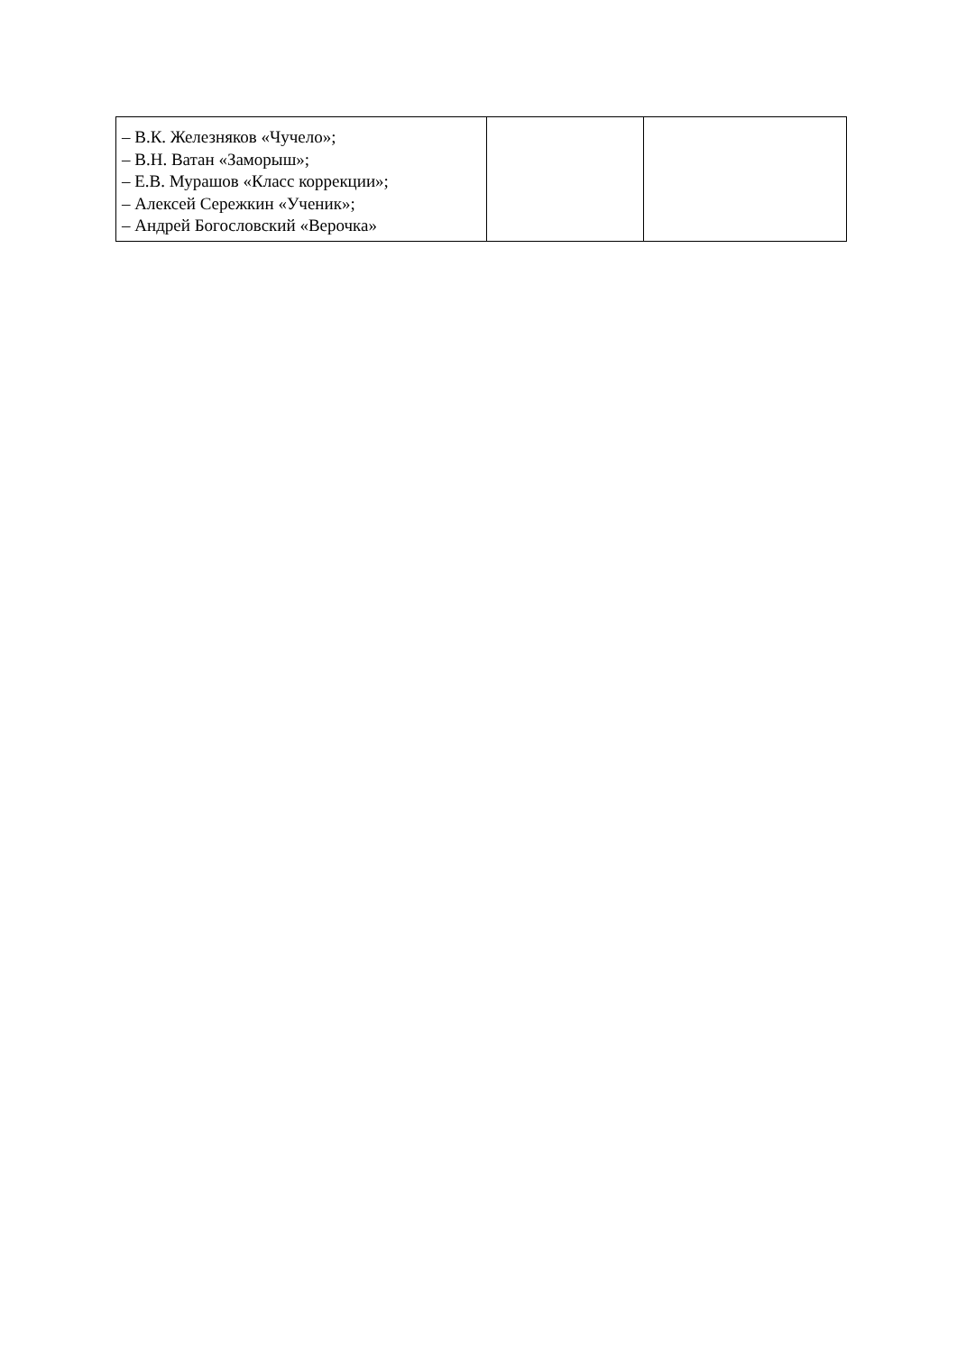| – В.К. Железняков «Чучело»; – В.Н. Ватан «Заморыш»; – Е.В. Мурашов «Класс коррекции»; – Алексей Сережкин «Ученик»; – Андрей Богословский «Верочка» | | |